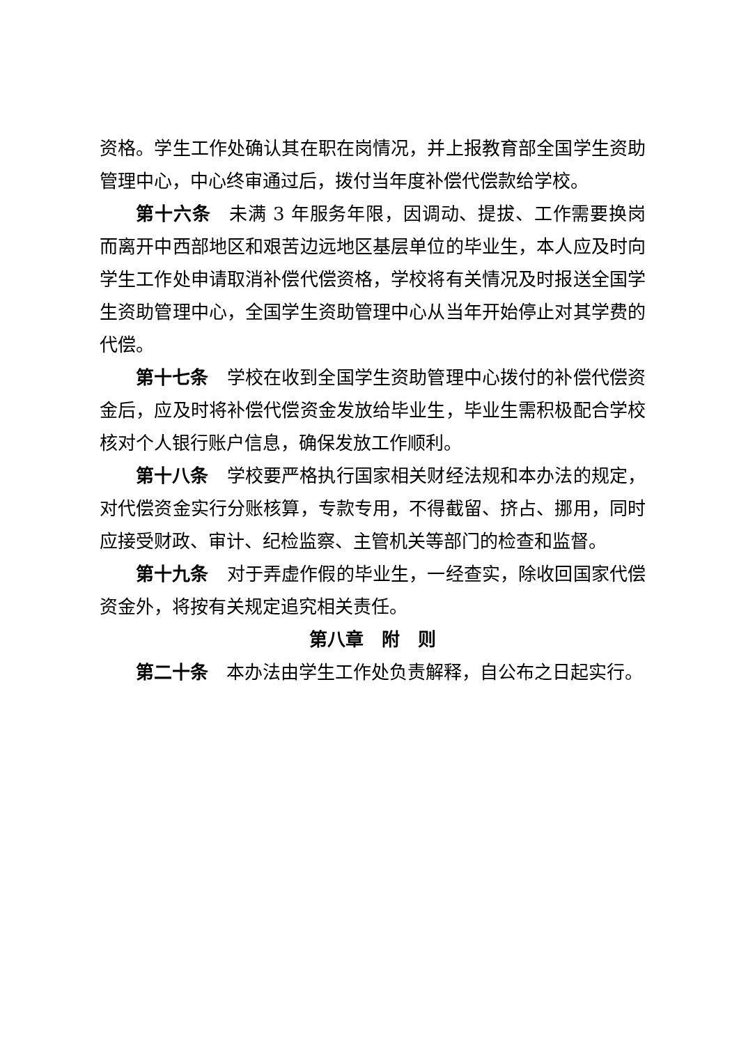资格。学生工作处确认其在职在岗情况，并上报教育部全国学生资助管理中心，中心终审通过后，拨付当年度补偿代偿款给学校。
第十六条　未满 3 年服务年限，因调动、提拔、工作需要换岗而离开中西部地区和艰苦边远地区基层单位的毕业生，本人应及时向学生工作处申请取消补偿代偿资格，学校将有关情况及时报送全国学生资助管理中心，全国学生资助管理中心从当年开始停止对其学费的代偿。
第十七条　学校在收到全国学生资助管理中心拨付的补偿代偿资金后，应及时将补偿代偿资金发放给毕业生，毕业生需积极配合学校核对个人银行账户信息，确保发放工作顺利。
第十八条　学校要严格执行国家相关财经法规和本办法的规定，对代偿资金实行分账核算，专款专用，不得截留、挤占、挪用，同时应接受财政、审计、纪检监察、主管机关等部门的检查和监督。
第十九条　对于弄虚作假的毕业生，一经查实，除收回国家代偿资金外，将按有关规定追究相关责任。
第八章　附　则
第二十条　本办法由学生工作处负责解释，自公布之日起实行。